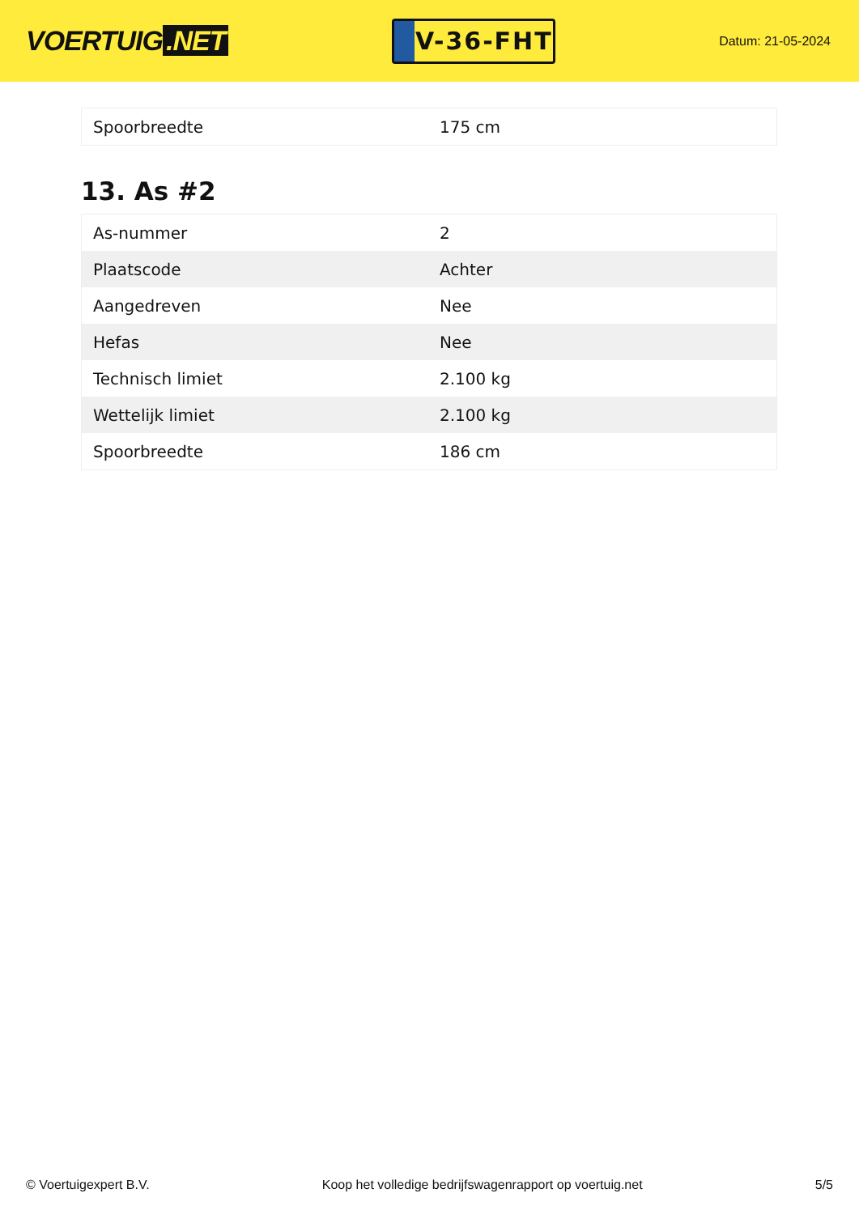VOERTUIG.NET
V-36-FHT
Datum: 21-05-2024
| Spoorbreedte | 175 cm |
13. As #2
| As-nummer | 2 |
| Plaatscode | Achter |
| Aangedreven | Nee |
| Hefas | Nee |
| Technisch limiet | 2.100 kg |
| Wettelijk limiet | 2.100 kg |
| Spoorbreedte | 186 cm |
© Voertuigexpert B.V. Koop het volledige bedrijfswagenrapport op voertuig.net 5/5